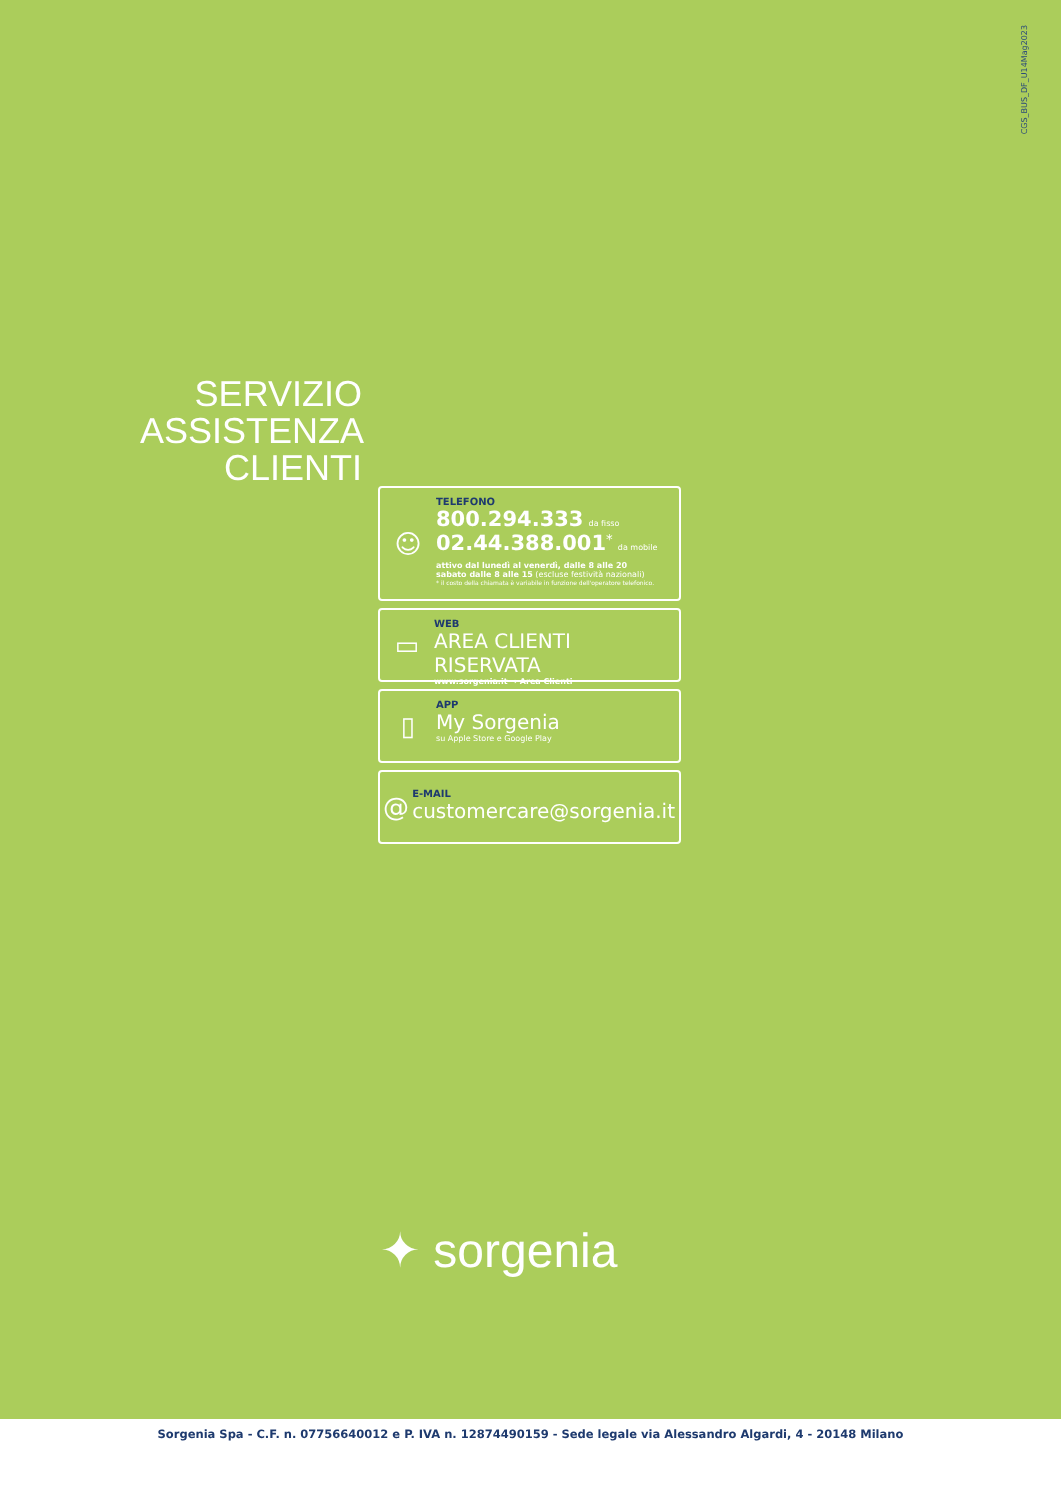CGS_BUS_DF_U14Mag2023
SERVIZIO ASSISTENZA CLIENTI
☺
TELEFONO
800.294.333 da fisso
02.44.388.001<sup>*</sup> da mobile
attivo dal lunedì al venerdì, dalle 8 alle 20
sabato dalle 8 alle 15 (escluse festività nazionali)
* il costo della chiamata è variabile in funzione dell'operatore telefonico.
▭
WEB
AREA CLIENTI RISERVATA
www.sorgenia.it → Area Clienti
▯
APP
My Sorgenia
su Apple Store e Google Play
@
E-MAIL
customercare@sorgenia.it
✦ sorgenia
Sorgenia Spa - C.F. n. 07756640012 e P. IVA n. 12874490159 - Sede legale via Alessandro Algardi, 4 - 20148 Milano